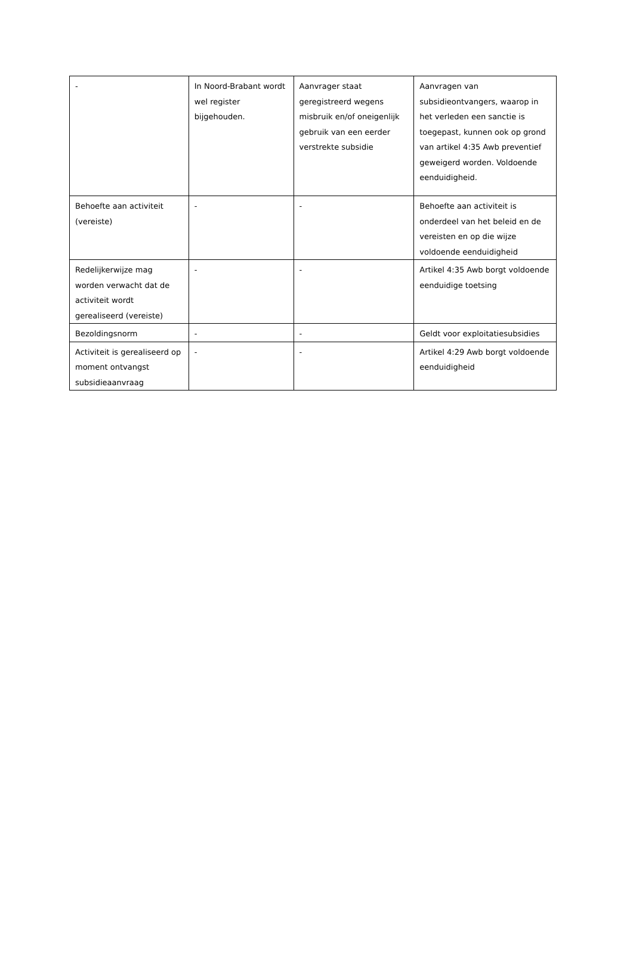| - | In Noord-Brabant wordt wel register bijgehouden. | Aanvrager staat geregistreerd wegens misbruik en/of oneigenlijk gebruik van een eerder verstrekte subsidie | Aanvragen van subsidieontvangers, waarop in het verleden een sanctie is toegepast, kunnen ook op grond van artikel 4:35 Awb preventief geweigerd worden. Voldoende eenduidigheid. |
| Behoefte aan activiteit (vereiste) | - | - | Behoefte aan activiteit is onderdeel van het beleid en de vereisten en op die wijze voldoende eenduidigheid |
| Redelijkerwijze mag worden verwacht dat de activiteit wordt gerealiseerd (vereiste) | - | - | Artikel 4:35 Awb borgt voldoende eenduidige toetsing |
| Bezoldingsnorm | - | - | Geldt voor exploitatiesubsidies |
| Activiteit is gerealiseerd op moment ontvangst subsidieaanvraag | - | - | Artikel 4:29 Awb borgt voldoende eenduidigheid |